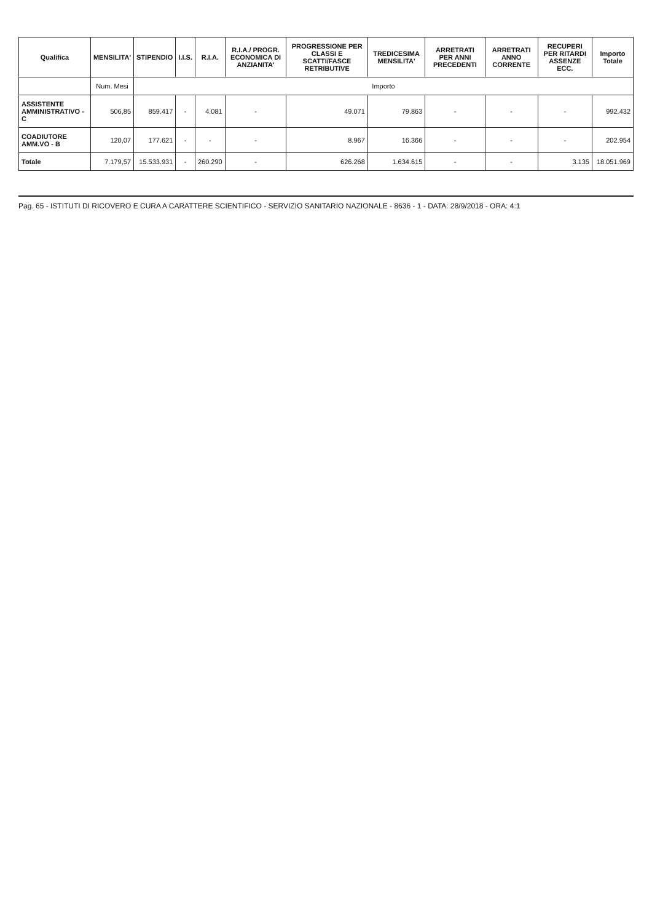| Qualifica | MENSILITA' | STIPENDIO | I.I.S. | R.I.A. | R.I.A./ PROGR. ECONOMICA DI ANZIANITA' | PROGRESSIONE PER CLASSI E SCATTI/FASCE RETRIBUTIVE | TREDICESIMA MENSILITA' | ARRETRATI PER ANNI PRECEDENTI | ARRETRATI ANNO CORRENTE | RECUPERI PER RITARDI ASSENZE ECC. | Importo Totale |
| --- | --- | --- | --- | --- | --- | --- | --- | --- | --- | --- | --- |
| | Num. Mesi | Importo | | | | | | | | | |
| ASSISTENTE AMMINISTRATIVO - C | 506,85 | 859.417 | - | 4.081 | - | 49.071 | 79.863 | - | - | - | 992.432 |
| COADIUTORE AMM.VO - B | 120,07 | 177.621 | - | - | - | 8.967 | 16.366 | - | - | - | 202.954 |
| Totale | 7.179,57 | 15.533.931 | - | 260.290 | - | 626.268 | 1.634.615 | - | - | 3.135 | 18.051.969 |
Pag. 65 - ISTITUTI DI RICOVERO E CURA A CARATTERE SCIENTIFICO - SERVIZIO SANITARIO NAZIONALE - 8636 - 1 - DATA: 28/9/2018 - ORA: 4:1